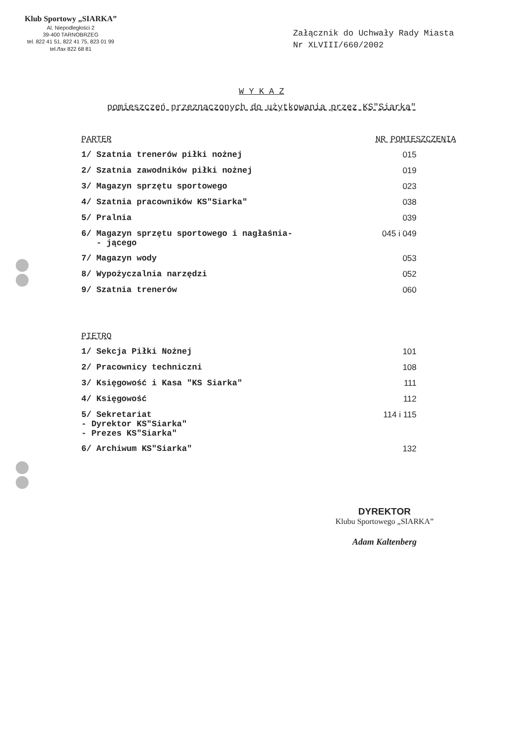Klub Sportowy „SIARKA”
Al. Niepodległości 2
39-400 TARNOBRZEG
tel. 822 41 51, 822 41 75, 823 01 99
tel./fax 822 68 81
Załącznik do Uchwały Rady Miasta
Nr XLVIII/660/2002
W Y K A Z
pomieszczeń przeznaczonych do użytkowania przez KS"Siarka"
| PARTER | NR POMIESZCZENIA |
| --- | --- |
| 1/ Szatnia trenerów piłki nożnej | 015 |
| 2/ Szatnia zawodników piłki nożnej | 019 |
| 3/ Magazyn sprzętu sportowego | 023 |
| 4/ Szatnia pracowników KS"Siarka" | 038 |
| 5/ Pralnia | 039 |
| 6/ Magazyn sprzętu sportowego i nagłaśnia- - jącego | 045 i 049 |
| 7/ Magazyn wody | 053 |
| 8/ Wypożyczalnia narzędzi | 052 |
| 9/ Szatnia trenerów | 060 |
| PIETRO | |
| 1/ Sekcja Piłki Nożnej | 101 |
| 2/ Pracownicy techniczni | 108 |
| 3/ Księgowość i Kasa "KS Siarka" | 111 |
| 4/ Księgowość | 112 |
| 5/ Sekretariat - Dyrektor KS"Siarka" - Prezes KS"Siarka" | 114 i 115 |
| 6/ Archiwum KS"Siarka" | 132 |
DYREKTOR
Klubu Sportowego „SIARKA”
Adam Kaltenberg